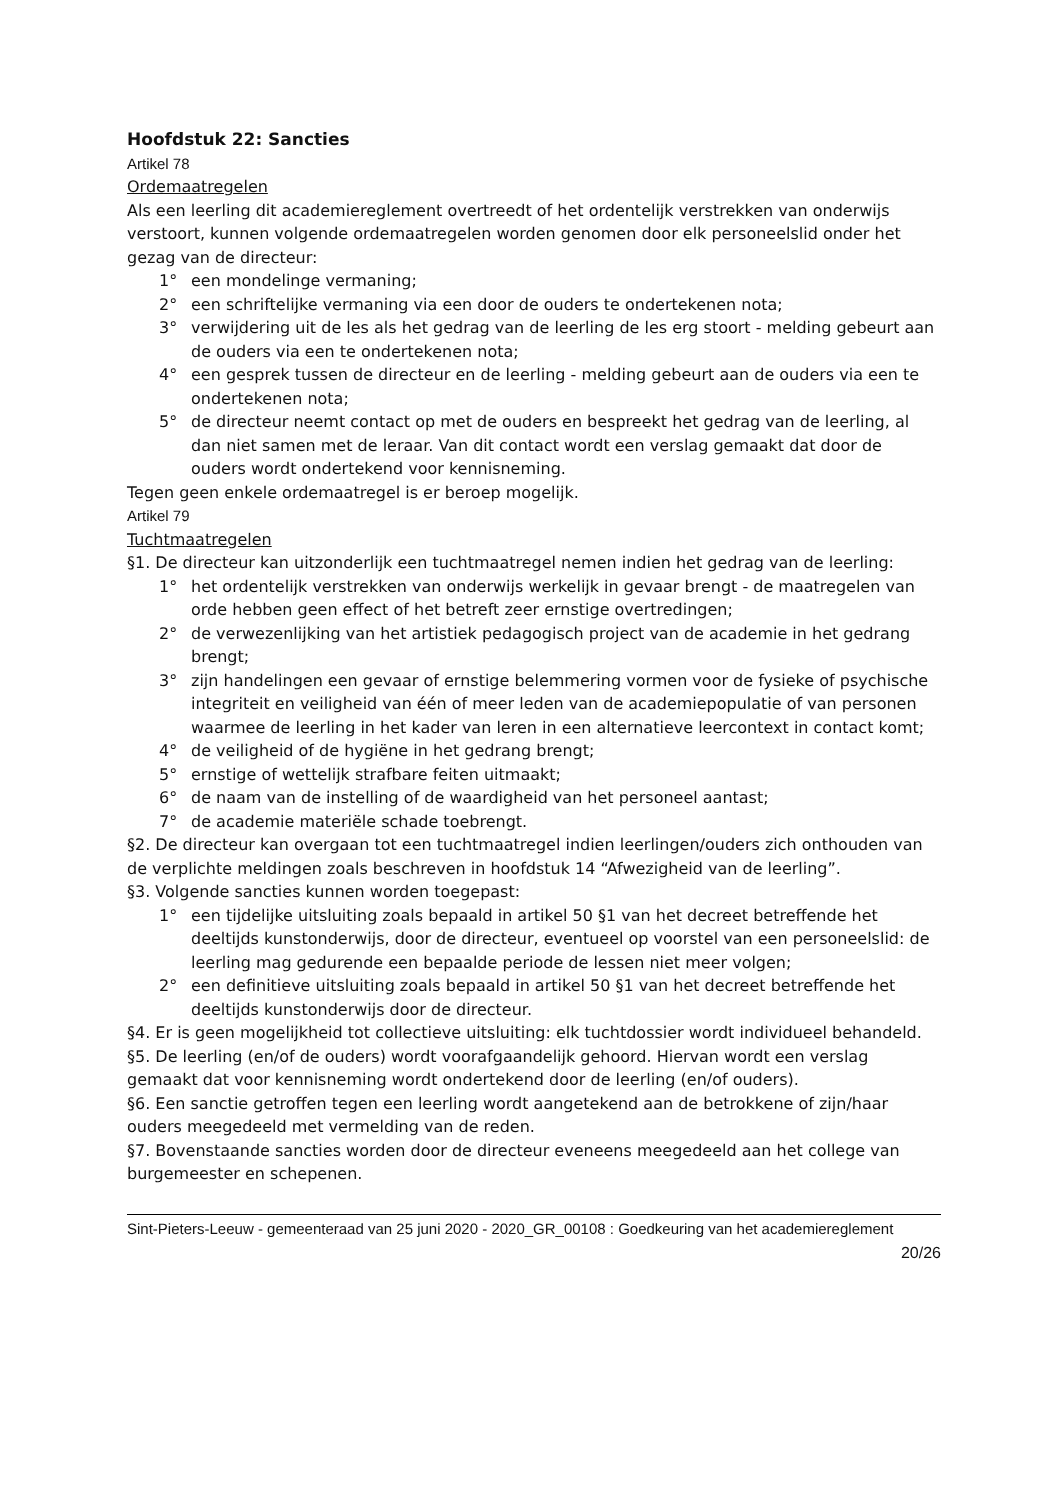Hoofdstuk 22: Sancties
Artikel 78
Ordemaatregelen
Als een leerling dit academiereglement overtreedt of het ordentelijk verstrekken van onderwijs verstoort, kunnen volgende ordemaatregelen worden genomen door elk personeelslid onder het gezag van de directeur:
1° een mondelinge vermaning;
2° een schriftelijke vermaning via een door de ouders te ondertekenen nota;
3° verwijdering uit de les als het gedrag van de leerling de les erg stoort - melding gebeurt aan de ouders via een te ondertekenen nota;
4° een gesprek tussen de directeur en de leerling - melding gebeurt aan de ouders via een te ondertekenen nota;
5° de directeur neemt contact op met de ouders en bespreekt het gedrag van de leerling, al dan niet samen met de leraar. Van dit contact wordt een verslag gemaakt dat door de ouders wordt ondertekend voor kennisneming.
Tegen geen enkele ordemaatregel is er beroep mogelijk.
Artikel 79
Tuchtmaatregelen
§1. De directeur kan uitzonderlijk een tuchtmaatregel nemen indien het gedrag van de leerling:
1° het ordentelijk verstrekken van onderwijs werkelijk in gevaar brengt - de maatregelen van orde hebben geen effect of het betreft zeer ernstige overtredingen;
2° de verwezenlijking van het artistiek pedagogisch project van de academie in het gedrang brengt;
3° zijn handelingen een gevaar of ernstige belemmering vormen voor de fysieke of psychische integriteit en veiligheid van één of meer leden van de academiepopulatie of van personen waarmee de leerling in het kader van leren in een alternatieve leercontext in contact komt;
4° de veiligheid of de hygiëne in het gedrang brengt;
5° ernstige of wettelijk strafbare feiten uitmaakt;
6° de naam van de instelling of de waardigheid van het personeel aantast;
7° de academie materiële schade toebrengt.
§2. De directeur kan overgaan tot een tuchtmaatregel indien leerlingen/ouders zich onthouden van de verplichte meldingen zoals beschreven in hoofdstuk 14 “Afwezigheid van de leerling”.
§3. Volgende sancties kunnen worden toegepast:
1° een tijdelijke uitsluiting zoals bepaald in artikel 50 §1 van het decreet betreffende het deeltijds kunstonderwijs, door de directeur, eventueel op voorstel van een personeelslid: de leerling mag gedurende een bepaalde periode de lessen niet meer volgen;
2° een definitieve uitsluiting zoals bepaald in artikel 50 §1 van het decreet betreffende het deeltijds kunstonderwijs door de directeur.
§4. Er is geen mogelijkheid tot collectieve uitsluiting: elk tuchtdossier wordt individueel behandeld.
§5. De leerling (en/of de ouders) wordt voorafgaandelijk gehoord. Hiervan wordt een verslag gemaakt dat voor kennisneming wordt ondertekend door de leerling (en/of ouders).
§6. Een sanctie getroffen tegen een leerling wordt aangetekend aan de betrokkene of zijn/haar ouders meegedeeld met vermelding van de reden.
§7. Bovenstaande sancties worden door de directeur eveneens meegedeeld aan het college van burgemeester en schepenen.
Sint-Pieters-Leeuw - gemeenteraad van 25 juni 2020 - 2020_GR_00108 : Goedkeuring van het academiereglement
20/26